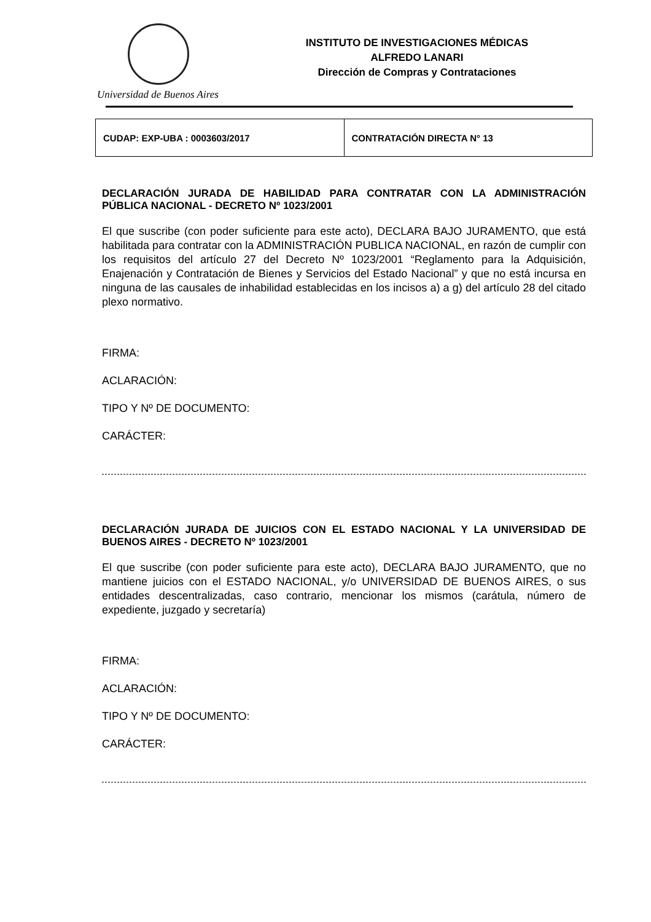Universidad de Buenos Aires
INSTITUTO DE INVESTIGACIONES MÉDICAS
ALFREDO LANARI
Dirección de Compras y Contrataciones
| CUDAP: EXP-UBA : 0003603/2017 | CONTRATACIÓN DIRECTA N° 13 |
DECLARACIÓN JURADA DE HABILIDAD PARA CONTRATAR CON LA ADMINISTRACIÓN PÚBLICA NACIONAL - DECRETO Nº 1023/2001
El que suscribe (con poder suficiente para este acto), DECLARA BAJO JURAMENTO, que está habilitada para contratar con la ADMINISTRACIÓN PUBLICA NACIONAL, en razón de cumplir con los requisitos del artículo 27 del Decreto Nº 1023/2001 “Reglamento para la Adquisición, Enajenación y Contratación de Bienes y Servicios del Estado Nacional” y que no está incursa en ninguna de las causales de inhabilidad establecidas en los incisos a) a g) del artículo 28 del citado plexo normativo.
FIRMA:
ACLARACIÓN:
TIPO Y Nº DE DOCUMENTO:
CARÁCTER:
DECLARACIÓN JURADA DE JUICIOS CON EL ESTADO NACIONAL Y LA UNIVERSIDAD DE BUENOS AIRES - DECRETO Nº 1023/2001
El que suscribe (con poder suficiente para este acto), DECLARA BAJO JURAMENTO, que no mantiene juicios con el ESTADO NACIONAL, y/o UNIVERSIDAD DE BUENOS AIRES, o sus entidades descentralizadas, caso contrario, mencionar los mismos (carátula, número de expediente, juzgado y secretaría)
FIRMA:
ACLARACIÓN:
TIPO Y Nº DE DOCUMENTO:
CARÁCTER: